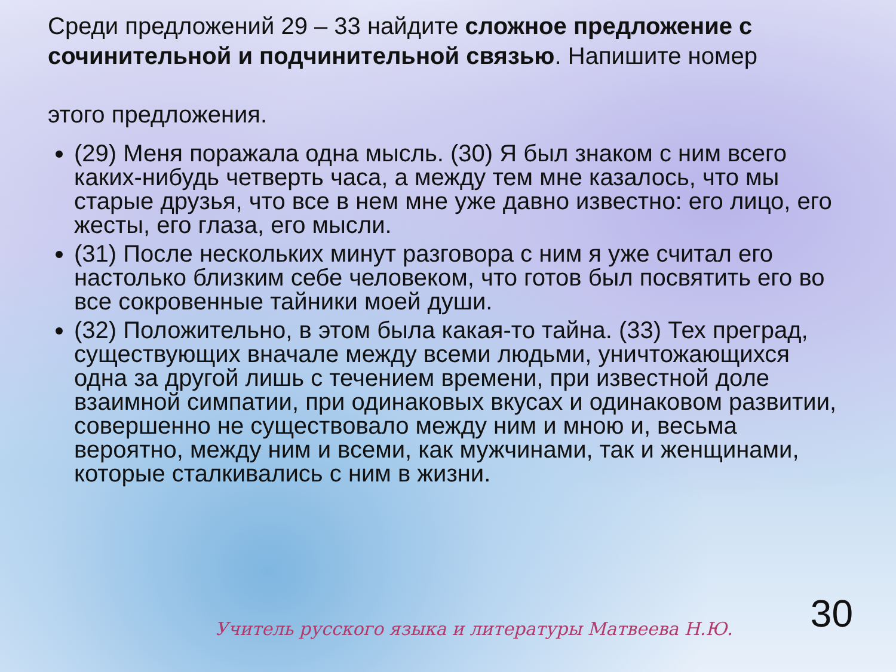Среди предложений 29 – 33 найдите сложное предложение с сочинительной и подчинительной связью. Напишите номер
этого предложения.
(29) Меня поражала одна мысль. (30) Я был знаком с ним всего каких-нибудь четверть часа, а между тем мне казалось, что мы старые друзья, что все в нем мне уже давно известно: его лицо, его жесты, его глаза, его мысли.
(31) После нескольких минут разговора с ним я уже считал его настолько близким себе человеком, что готов был посвятить его во все сокровенные тайники моей души.
(32) Положительно, в этом была какая-то тайна. (33) Тех преград, существующих вначале между всеми людьми, уничтожающихся одна за другой лишь с течением времени, при известной доле взаимной симпатии, при одинаковых вкусах и одинаковом развитии, совершенно не существовало между ним и мною и, весьма вероятно, между ним и всеми, как мужчинами, так и женщинами, которые сталкивались с ним в жизни.
30
Учитель русского языка и литературы Матвеева Н.Ю.